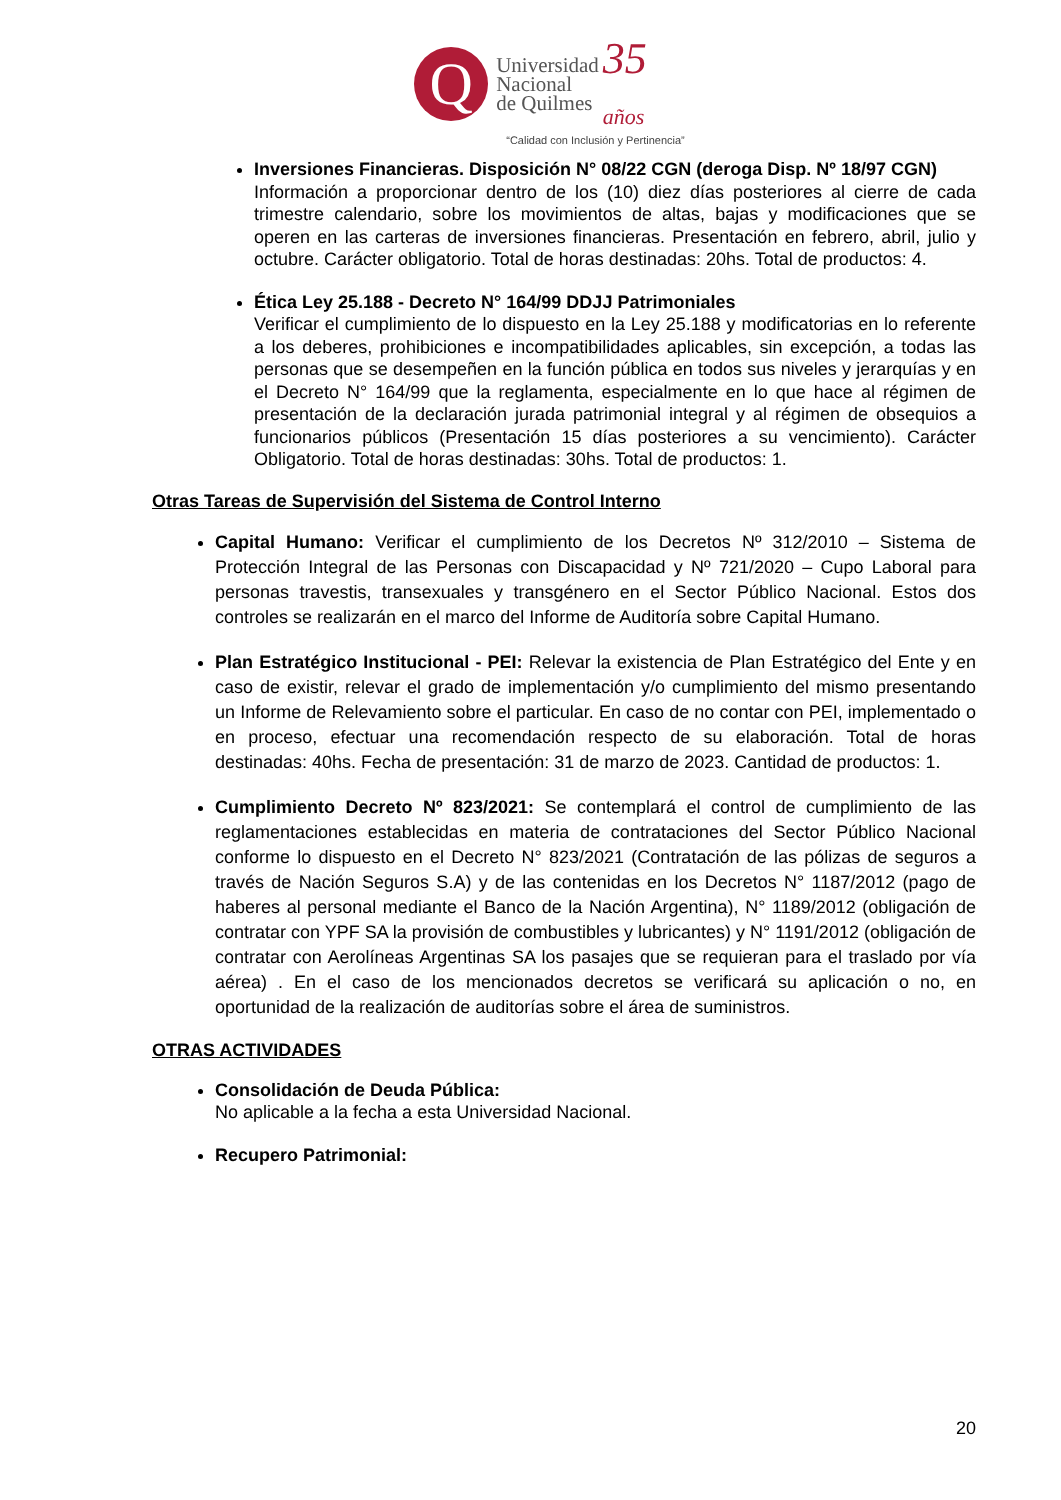Q
Universidad
Nacional
de Quilmes
35
años
“Calidad con Inclusión y Pertinencia”
Inversiones Financieras. Disposición N° 08/22 CGN (deroga Disp. Nº 18/97 CGN)
Información a proporcionar dentro de los (10) diez días posteriores al cierre de cada trimestre calendario, sobre los movimientos de altas, bajas y modificaciones que se operen en las carteras de inversiones financieras. Presentación en febrero, abril, julio y octubre. Carácter obligatorio. Total de horas destinadas: 20hs. Total de productos: 4.
Ética Ley 25.188 - Decreto N° 164/99 DDJJ Patrimoniales
Verificar el cumplimiento de lo dispuesto en la Ley 25.188 y modificatorias en lo referente a los deberes, prohibiciones e incompatibilidades aplicables, sin excepción, a todas las personas que se desempeñen en la función pública en todos sus niveles y jerarquías y en el Decreto N° 164/99 que la reglamenta, especialmente en lo que hace al régimen de presentación de la declaración jurada patrimonial integral y al régimen de obsequios a funcionarios públicos (Presentación 15 días posteriores a su vencimiento). Carácter Obligatorio. Total de horas destinadas: 30hs. Total de productos: 1.
Otras Tareas de Supervisión del Sistema de Control Interno
Capital Humano: Verificar el cumplimiento de los Decretos Nº 312/2010 – Sistema de Protección Integral de las Personas con Discapacidad y Nº 721/2020 – Cupo Laboral para personas travestis, transexuales y transgénero en el Sector Público Nacional. Estos dos controles se realizarán en el marco del Informe de Auditoría sobre Capital Humano.
Plan Estratégico Institucional - PEI: Relevar la existencia de Plan Estratégico del Ente y en caso de existir, relevar el grado de implementación y/o cumplimiento del mismo presentando un Informe de Relevamiento sobre el particular. En caso de no contar con PEI, implementado o en proceso, efectuar una recomendación respecto de su elaboración. Total de horas destinadas: 40hs. Fecha de presentación: 31 de marzo de 2023. Cantidad de productos: 1.
Cumplimiento Decreto Nº 823/2021: Se contemplará el control de cumplimiento de las reglamentaciones establecidas en materia de contrataciones del Sector Público Nacional conforme lo dispuesto en el Decreto N° 823/2021 (Contratación de las pólizas de seguros a través de Nación Seguros S.A) y de las contenidas en los Decretos N° 1187/2012 (pago de haberes al personal mediante el Banco de la Nación Argentina), N° 1189/2012 (obligación de contratar con YPF SA la provisión de combustibles y lubricantes) y N° 1191/2012 (obligación de contratar con Aerolíneas Argentinas SA los pasajes que se requieran para el traslado por vía aérea) . En el caso de los mencionados decretos se verificará su aplicación o no, en oportunidad de la realización de auditorías sobre el área de suministros.
OTRAS ACTIVIDADES
Consolidación de Deuda Pública:
No aplicable a la fecha a esta Universidad Nacional.
Recupero Patrimonial:
20